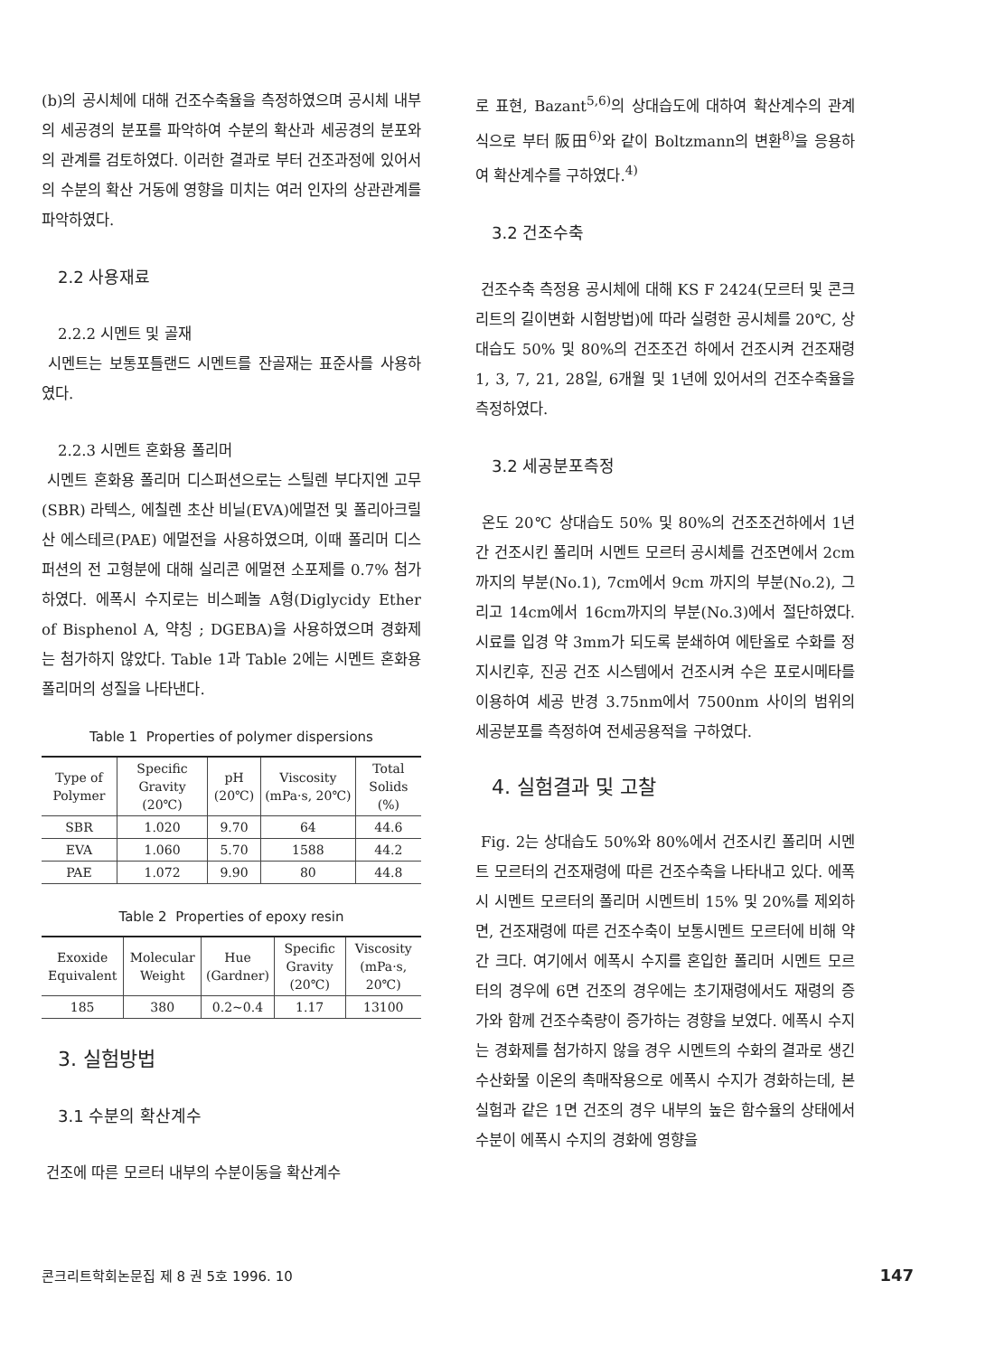(b)의 공시체에 대해 건조수축율을 측정하였으며 공시체 내부의 세공경의 분포를 파악하여 수분의 확산과 세공경의 분포와의 관계를 검토하였다. 이러한 결과로 부터 건조과정에 있어서의 수분의 확산 거동에 영향을 미치는 여러 인자의 상관관계를 파악하였다.
2.2 사용재료
2.2.2 시멘트 및 골재
시멘트는 보통포틀랜드 시멘트를 잔골재는 표준사를 사용하였다.
2.2.3 시멘트 혼화용 폴리머
시멘트 혼화용 폴리머 디스퍼션으로는 스틸렌 부다지엔 고무(SBR) 라텍스, 에칠렌 초산 비닐(EVA)에멀전 및 폴리아크릴산 에스테르(PAE) 에멀전을 사용하였으며, 이때 폴리머 디스퍼션의 전 고형분에 대해 실리콘 에멀젼 소포제를 0.7% 첨가하였다. 에폭시 수지로는 비스페놀 A형(Diglycidy Ether of Bisphenol A, 약칭 ; DGEBA)을 사용하였으며 경화제는 첨가하지 않았다. Table 1과 Table 2에는 시멘트 혼화용 폴리머의 성질을 나타낸다.
Table 1 Properties of polymer dispersions
| Type of Polymer | Specific Gravity (20℃) | pH (20℃) | Viscosity (mPa·s, 20℃) | Total Solids (%) |
| --- | --- | --- | --- | --- |
| SBR | 1.020 | 9.70 | 64 | 44.6 |
| EVA | 1.060 | 5.70 | 1588 | 44.2 |
| PAE | 1.072 | 9.90 | 80 | 44.8 |
Table 2 Properties of epoxy resin
| Exoxide Equivalent | Molecular Weight | Hue (Gardner) | Specific Gravity (20℃) | Viscosity (mPa·s, 20℃) |
| --- | --- | --- | --- | --- |
| 185 | 380 | 0.2~0.4 | 1.17 | 13100 |
3. 실험방법
3.1 수분의 확산계수
건조에 따른 모르터 내부의 수분이동을 확산계수
로 표현, Bazant<sup>5,6)</sup>의 상대습도에 대하여 확산계수의 관계식으로 부터 阪田<sup>6)</sup>와 같이 Boltzmann의 변환<sup>8)</sup>을 응용하여 확산계수를 구하였다.<sup>4)</sup>
3.2 건조수축
건조수축 측정용 공시체에 대해 KS F 2424(모르터 및 콘크리트의 길이변화 시험방법)에 따라 실령한 공시체를 20℃, 상대습도 50% 및 80%의 건조조건 하에서 건조시켜 건조재령 1, 3, 7, 21, 28일, 6개월 및 1년에 있어서의 건조수축율을 측정하였다.
3.2 세공분포측정
온도 20℃ 상대습도 50% 및 80%의 건조조건하에서 1년간 건조시킨 폴리머 시멘트 모르터 공시체를 건조면에서 2cm까지의 부분(No.1), 7cm에서 9cm 까지의 부분(No.2), 그리고 14cm에서 16cm까지의 부분(No.3)에서 절단하였다. 시료를 입경 약 3mm가 되도록 분쇄하여 에탄올로 수화를 정지시킨후, 진공 건조 시스템에서 건조시켜 수은 포로시메타를 이용하여 세공 반경 3.75nm에서 7500nm 사이의 범위의 세공분포를 측정하여 전세공용적을 구하였다.
4. 실험결과 및 고찰
Fig. 2는 상대습도 50%와 80%에서 건조시킨 폴리머 시멘트 모르터의 건조재령에 따른 건조수축을 나타내고 있다. 에폭시 시멘트 모르터의 폴리머 시멘트비 15% 및 20%를 제외하면, 건조재령에 따른 건조수축이 보통시멘트 모르터에 비해 약간 크다. 여기에서 에폭시 수지를 혼입한 폴리머 시멘트 모르터의 경우에 6면 건조의 경우에는 초기재령에서도 재령의 증가와 함께 건조수축량이 증가하는 경향을 보였다. 에폭시 수지는 경화제를 첨가하지 않을 경우 시멘트의 수화의 결과로 생긴 수산화물 이온의 촉매작용으로 에폭시 수지가 경화하는데, 본 실험과 같은 1면 건조의 경우 내부의 높은 함수율의 상태에서 수분이 에폭시 수지의 경화에 영향을
콘크리트학회논문집 제 8 권 5호 1996. 10 147